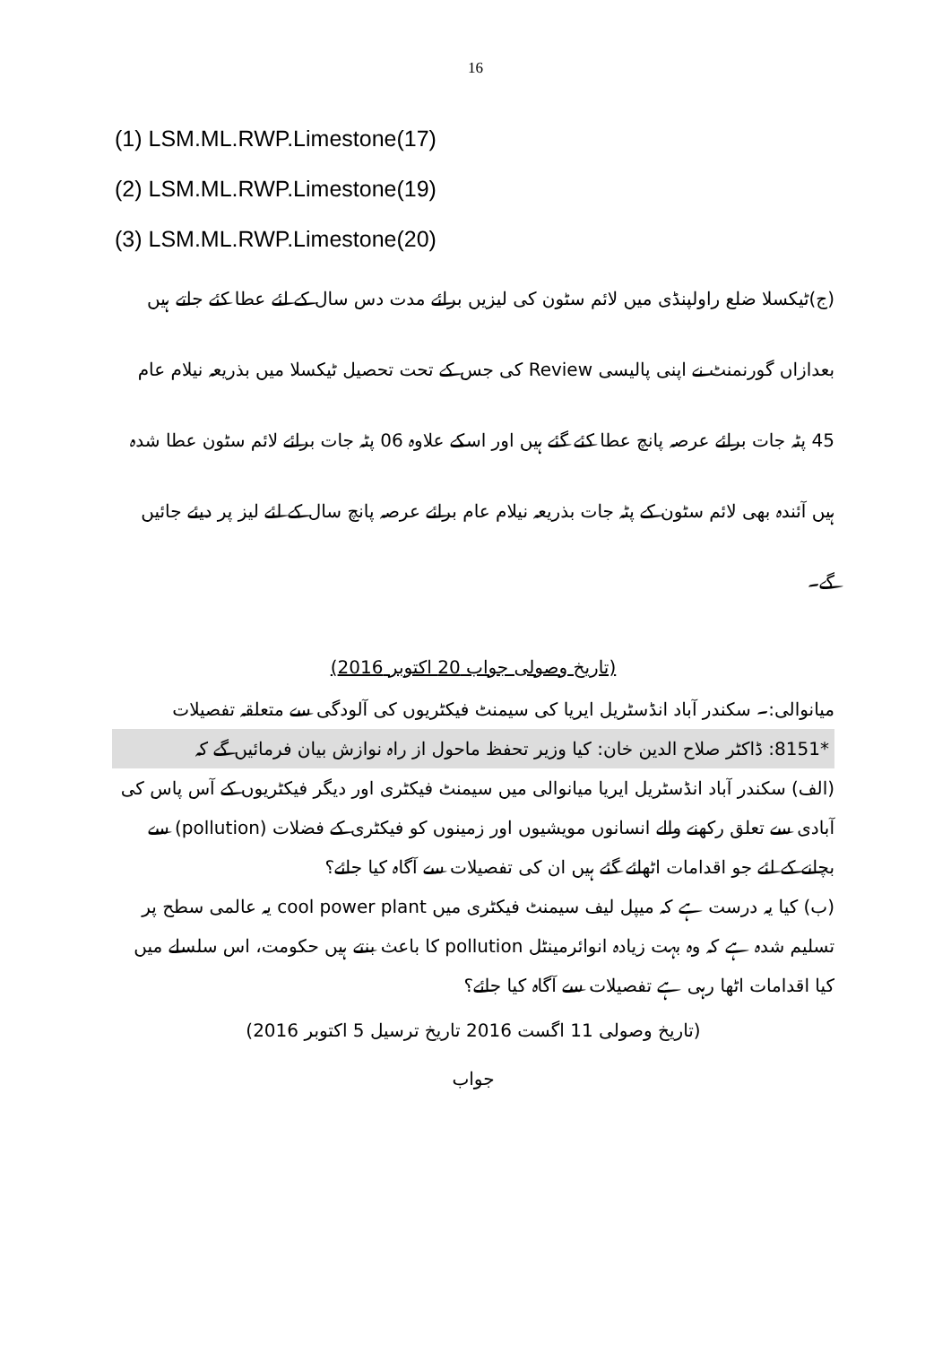16
(1) LSM.ML.RWP.Limestone(17)
(2) LSM.ML.RWP.Limestone(19)
(3) LSM.ML.RWP.Limestone(20)
(ج)ٹیکسلا ضلع راولپنڈی میں لائم سٹون کی لیزیں برائے مدت دس سال کے لئے عطا کئے جاتے ہیں بعدازاں گورنمنٹ نے اپنی پالیسی Review کی جس کے تحت تحصیل ٹیکسلا میں بذریعہ نیلام عام 45 پٹہ جات برائے عرصہ پانچ عطا کئے گئے ہیں اور اسکے علاوہ 06 پٹہ جات برائے لائم سٹون عطا شدہ ہیں آئندہ بھی لائم سٹون کے پٹہ جات بذریعہ نیلام عام برائے عرصہ پانچ سال کے لئے لیز پر دیئے جائیں گے۔
(تاریخ وصولی جواب 20 اکتوبر 2016)
میانوالی:۔ سکندر آباد انڈسٹریل ایریا کی سیمنٹ فیکٹریوں کی آلودگی سے متعلقہ تفصیلات
*8151: ڈاکٹر صلاح الدین خان: کیا وزیر تحفظ ماحول از راہ نوازش بیان فرمائیں گے کہ
(الف) سکندر آباد انڈسٹریل ایریا میانوالی میں سیمنٹ فیکٹری اور دیگر فیکٹریوں کے آس پاس کی آبادی سے تعلق رکھنے والے انسانوں مویشیوں اور زمینوں کو فیکٹری کے فضلات (pollution) سے بچانے کے لئے جو اقدامات اٹھائے گئے ہیں ان کی تفصیلات سے آگاہ کیا جائے؟
(ب) کیا یہ درست ہے کہ میپل لیف سیمنٹ فیکٹری میں cool power plant یہ عالمی سطح پر تسلیم شدہ ہے کہ وہ بہت زیادہ انوائرمینٹل pollution کا باعث بنتے ہیں حکومت، اس سلسلے میں کیا اقدامات اٹھا رہی ہے تفصیلات سے آگاہ کیا جائے؟
(تاریخ وصولی 11 اگست 2016 تاریخ ترسیل 5 اکتوبر 2016)
جواب